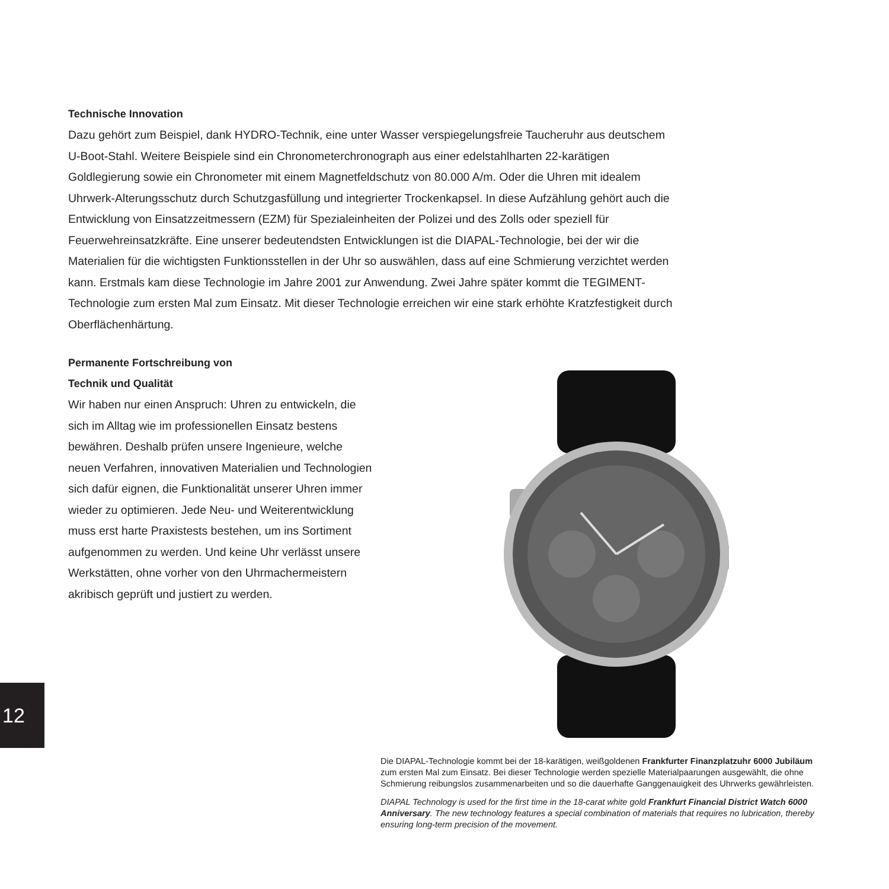Technische Innovation
Dazu gehört zum Beispiel, dank HYDRO-Technik, eine unter Wasser verspiegelungsfreie Taucheruhr aus deutschem U-Boot-Stahl. Weitere Beispiele sind ein Chronometerchronograph aus einer edelstahlharten 22-karätigen Goldlegierung sowie ein Chronometer mit einem Magnetfeldschutz von 80.000 A/m. Oder die Uhren mit idealem Uhrwerk-Alterungsschutz durch Schutzgasfüllung und integrierter Trockenkapsel. In diese Aufzählung gehört auch die Entwicklung von Einsatzzeitmessern (EZM) für Spezialeinheiten der Polizei und des Zolls oder speziell für Feuerwehreinsatzkräfte. Eine unserer bedeutendsten Entwicklungen ist die DIAPAL-Technologie, bei der wir die Materialien für die wichtigsten Funktionsstellen in der Uhr so auswählen, dass auf eine Schmierung verzichtet werden kann. Erstmals kam diese Technologie im Jahre 2001 zur Anwendung. Zwei Jahre später kommt die TEGIMENT-Technologie zum ersten Mal zum Einsatz. Mit dieser Technologie erreichen wir eine stark erhöhte Kratzfestigkeit durch Oberflächenhärtung.
Permanente Fortschreibung von
Technik und Qualität
Wir haben nur einen Anspruch: Uhren zu entwickeln, die sich im Alltag wie im professionellen Einsatz bestens bewähren. Deshalb prüfen unsere Ingenieure, welche neuen Verfahren, innovativen Materialien und Technologien sich dafür eignen, die Funktionalität unserer Uhren immer wieder zu optimieren. Jede Neu- und Weiterentwicklung muss erst harte Praxistests bestehen, um ins Sortiment aufgenommen zu werden. Und keine Uhr verlässt unsere Werkstätten, ohne vorher von den Uhrmachermeistern akribisch geprüft und justiert zu werden.
Die DIAPAL-Technologie kommt bei der 18-karätigen, weißgoldenen Frankfurter Finanzplatzuhr 6000 Jubiläum zum ersten Mal zum Einsatz. Bei dieser Technologie werden spezielle Materialpaarungen ausgewählt, die ohne Schmierung reibungslos zusammenarbeiten und so die dauerhafte Ganggenauigkeit des Uhrwerks gewährleisten.
DIAPAL Technology is used for the first time in the 18-carat white gold Frankfurt Financial District Watch 6000 Anniversary. The new technology features a special combination of materials that requires no lubrication, thereby ensuring long-term precision of the movement.
12